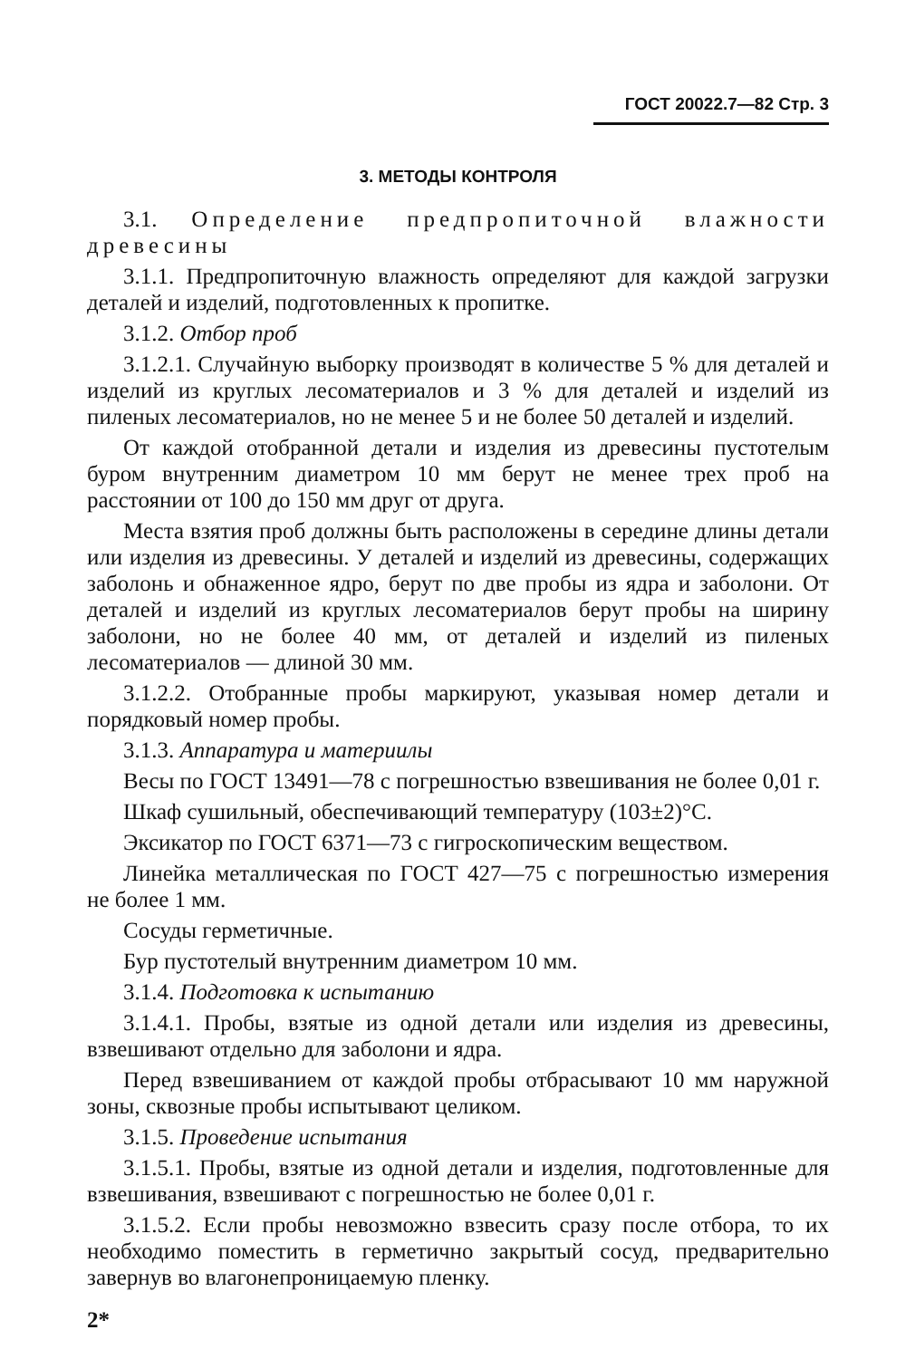ГОСТ 20022.7—82 Стр. 3
3. МЕТОДЫ КОНТРОЛЯ
3.1. Определение предпропиточной влажности древесины
3.1.1. Предпропиточную влажность определяют для каждой загрузки деталей и изделий, подготовленных к пропитке.
3.1.2. Отбор проб
3.1.2.1. Случайную выборку производят в количестве 5 % для деталей и изделий из круглых лесоматериалов и 3 % для деталей и изделий из пиленых лесоматериалов, но не менее 5 и не более 50 деталей и изделий.
От каждой отобранной детали и изделия из древесины пустотелым буром внутренним диаметром 10 мм берут не менее трех проб на расстоянии от 100 до 150 мм друг от друга.
Места взятия проб должны быть расположены в середине длины детали или изделия из древесины. У деталей и изделий из древесины, содержащих заболонь и обнаженное ядро, берут по две пробы из ядра и заболони. От деталей и изделий из круглых лесоматериалов берут пробы на ширину заболони, но не более 40 мм, от деталей и изделий из пиленых лесоматериалов — длиной 30 мм.
3.1.2.2. Отобранные пробы маркируют, указывая номер детали и порядковый номер пробы.
3.1.3. Аппаратура и материилы
Весы по ГОСТ 13491—78 с погрешностью взвешивания не более 0,01 г.
Шкаф сушильный, обеспечивающий температуру (103±2)°С.
Эксикатор по ГОСТ 6371—73 с гигроскопическим веществом.
Линейка металлическая по ГОСТ 427—75 с погрешностью измерения не более 1 мм.
Сосуды герметичные.
Бур пустотелый внутренним диаметром 10 мм.
3.1.4. Подготовка к испытанию
3.1.4.1. Пробы, взятые из одной детали или изделия из древесины, взвешивают отдельно для заболони и ядра.
Перед взвешиванием от каждой пробы отбрасывают 10 мм наружной зоны, сквозные пробы испытывают целиком.
3.1.5. Проведение испытания
3.1.5.1. Пробы, взятые из одной детали и изделия, подготовленные для взвешивания, взвешивают с погрешностью не более 0,01 г.
3.1.5.2. Если пробы невозможно взвесить сразу после отбора, то их необходимо поместить в герметично закрытый сосуд, предварительно завернув во влагонепроницаемую пленку.
2*